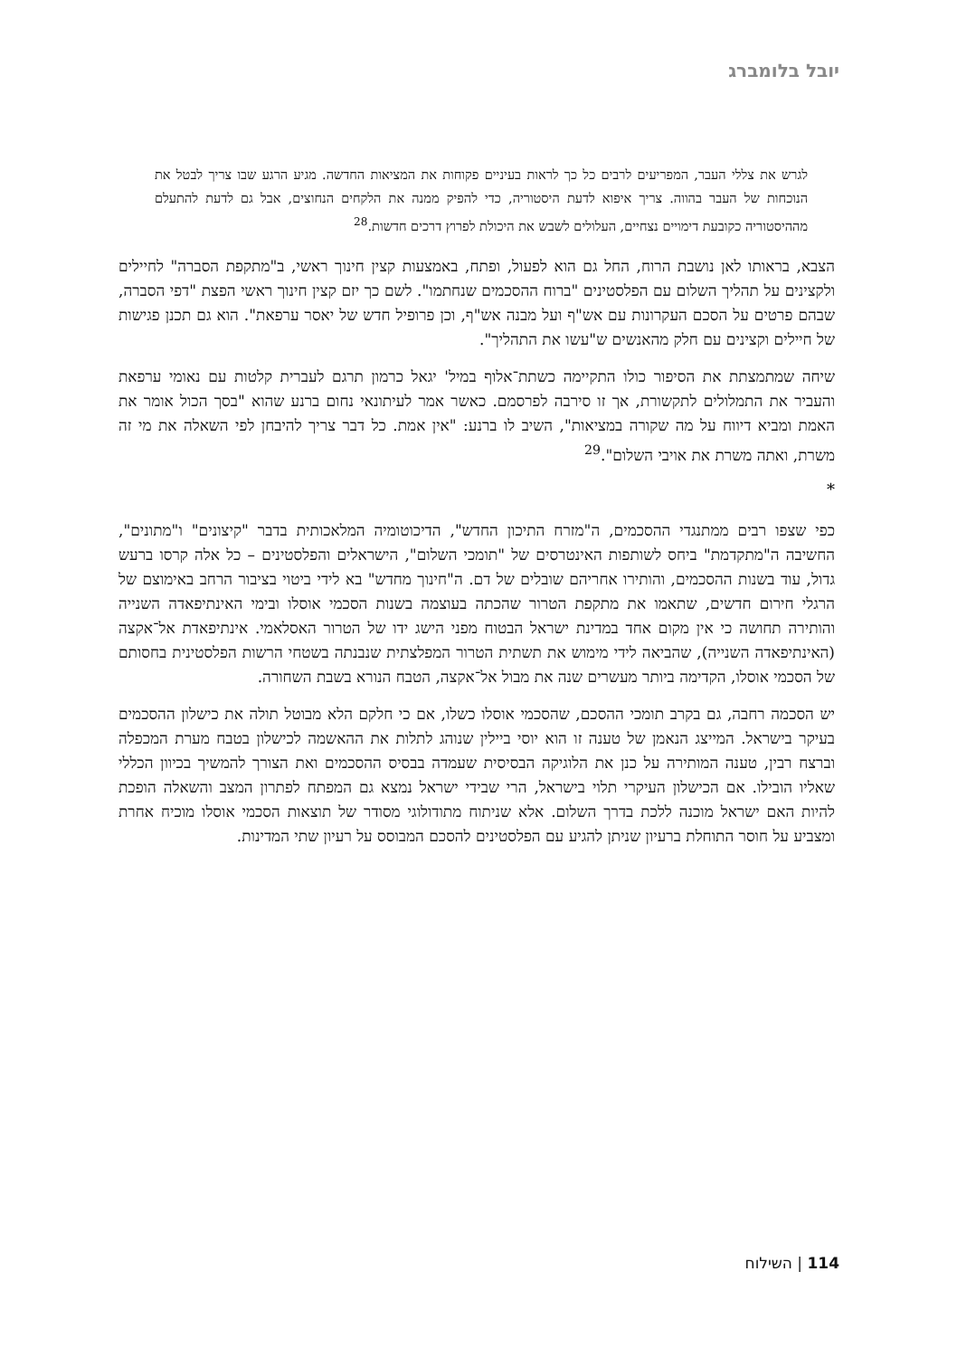יובל בלומברג
לגרש את צללי העבר, המפריעים לרבים כל כך לראות בעיניים פקוחות את המציאות החדשה. מגיע הרגע שבו צריך לבטל את הנוכחות של העבר בהווה. צריך איפוא לדעת היסטוריה, כדי להפיק ממנה את הלקחים הנחוצים, אבל גם לדעת להתעלם מההיסטוריה כקובעת דימויים נצחיים, העלולים לשבש את היכולת לפרוץ דרכים חדשות.<sup>28</sup>
הצבא, בראותו לאן נושבת הרוח, החל גם הוא לפעול, ופתח, באמצעות קצין חינוך ראשי, ב"מתקפת הסברה" לחיילים ולקצינים על תהליך השלום עם הפלסטינים "ברוח ההסכמים שנחתמו". לשם כך יזם קצין חינוך ראשי הפצת "דפי הסברה, שבהם פרטים על הסכם העקרונות עם אש"ף ועל מבנה אש"ף, וכן פרופיל חדש של יאסר ערפאת". הוא גם תכנן פגישות של חיילים וקצינים עם חלק מהאנשים ש"עשו את התהליך".
שיחה שמתמצתת את הסיפור כולו התקיימה כשתת־אלוף במיל' יגאל כרמון תרגם לעברית קלטות עם נאומי ערפאת והעביר את התמלולים לתקשורת, אך זו סירבה לפרסמם. כאשר אמר לעיתונאי נחום ברנע שהוא "בסך הכול אומר את האמת ומביא דיווח על מה שקורה במציאות", השיב לו ברנע: "אין אמת. כל דבר צריך להיבחן לפי השאלה את מי זה משרת, ואתה משרת את אויבי השלום".<sup>29</sup>
*
כפי שצפו רבים ממתנגדי ההסכמים, ה"מזרח התיכון החדש", הדיכוטומיה המלאכותית בדבר "קיצונים" ו"מתונים", החשיבה ה"מתקדמת" ביחס לשותפות האינטרסים של "תומכי השלום", הישראלים והפלסטינים – כל אלה קרסו ברעש גדול, עוד בשנות ההסכמים, והותירו אחריהם שובלים של דם. ה"חינוך מחדש" בא לידי ביטוי בציבור הרחב באימוצם של הרגלי חירום חדשים, שתאמו את מתקפת הטרור שהכתה בעוצמה בשנות הסכמי אוסלו ובימי האינתיפאדה השנייה והותירה תחושה כי אין מקום אחד במדינת ישראל הבטוח מפני הישג ידו של הטרור האסלאמי. אינתיפאדת אל־אקצה (האינתיפאדה השנייה), שהביאה לידי מימוש את תשתית הטרור המפלצתית שנבנתה בשטחי הרשות הפלסטינית בחסותם של הסכמי אוסלו, הקדימה ביותר מעשרים שנה את מבול אל־אקצה, הטבח הנורא בשבת השחורה.
יש הסכמה רחבה, גם בקרב תומכי ההסכם, שהסכמי אוסלו כשלו, אם כי חלקם הלא מבוטל תולה את כישלון ההסכמים בעיקר בישראל. המייצג הנאמן של טענה זו הוא יוסי ביילין שנוהג לתלות את ההאשמה לכישלון בטבח מערת המכפלה וברצח רבין, טענה המותירה על כנן את הלוגיקה הבסיסית שעמדה בבסיס ההסכמים ואת הצורך להמשיך בכיוון הכללי שאליו הובילו. אם הכישלון העיקרי תלוי בישראל, הרי שבידי ישראל נמצא גם המפתח לפתרון המצב והשאלה הופכת להיות האם ישראל מוכנה ללכת בדרך השלום. אלא שניתוח מתודולוגי מסודר של תוצאות הסכמי אוסלו מוכיח אחרת ומצביע על חוסר התוחלת ברעיון שניתן להגיע עם הפלסטינים להסכם המבוסס על רעיון שתי המדינות.
114 | השילוח